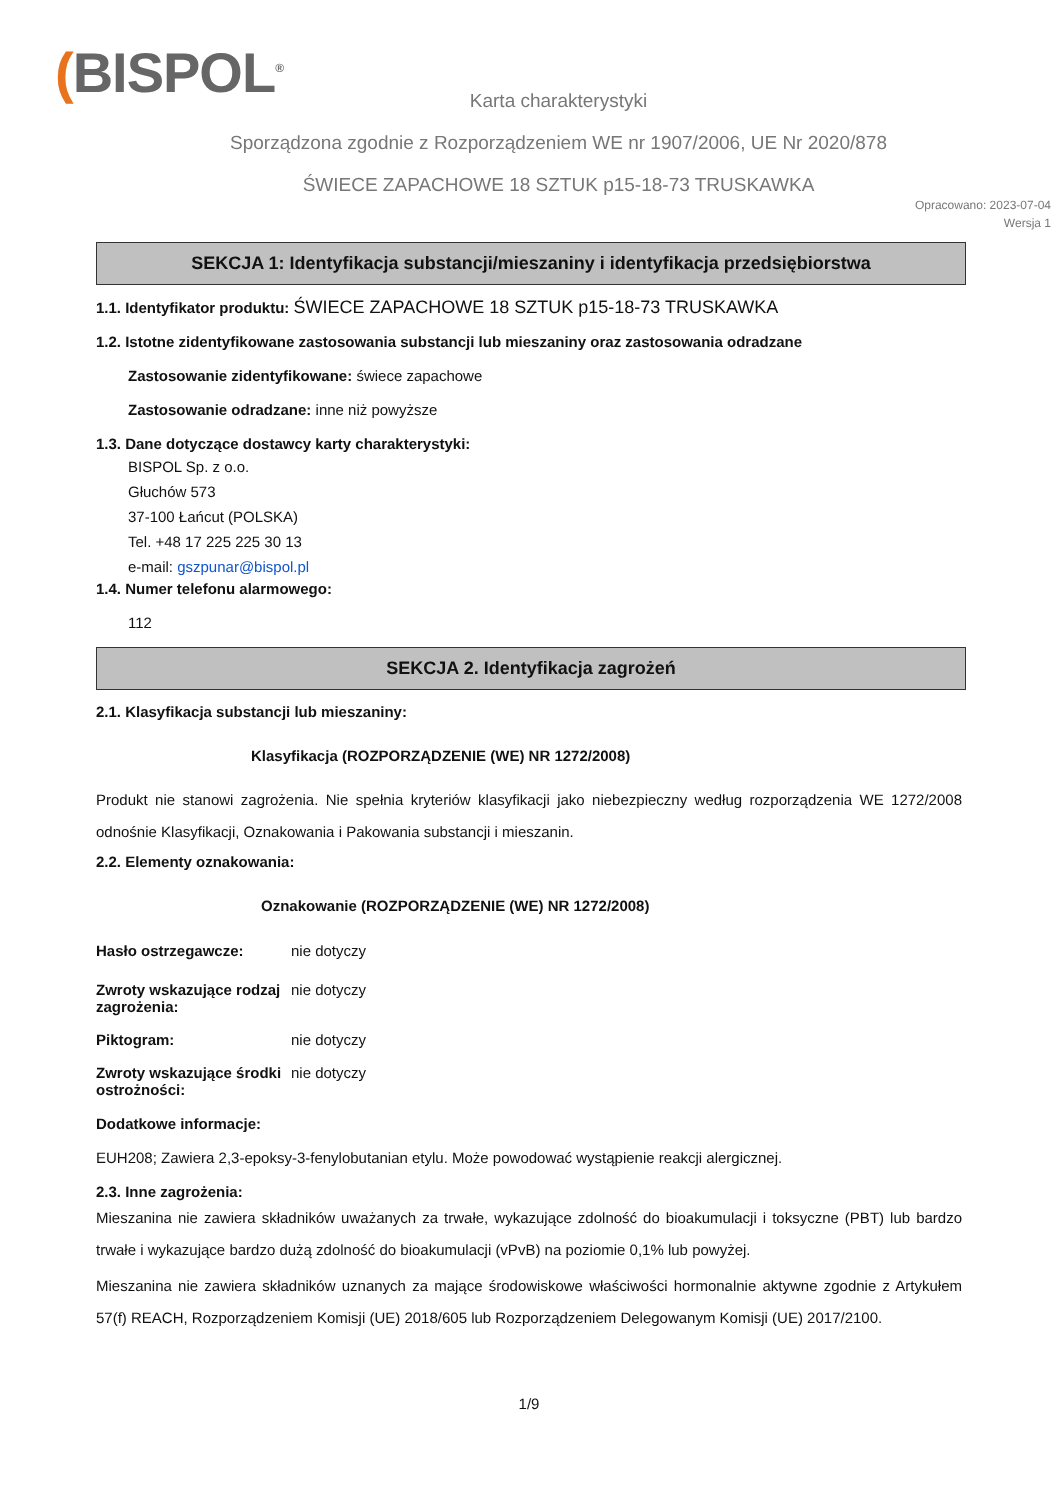(BISPOL<sup>®</sup>
Karta charakterystyki
Sporządzona zgodnie z Rozporządzeniem WE nr 1907/2006, UE Nr 2020/878
ŚWIECE ZAPACHOWE 18 SZTUK p15-18-73 TRUSKAWKA
Opracowano: 2023-07-04
Wersja 1
SEKCJA 1: Identyfikacja substancji/mieszaniny i identyfikacja przedsiębiorstwa
1.1. Identyfikator produktu: ŚWIECE ZAPACHOWE 18 SZTUK p15-18-73 TRUSKAWKA
1.2. Istotne zidentyfikowane zastosowania substancji lub mieszaniny oraz zastosowania odradzane
Zastosowanie zidentyfikowane: świece zapachowe
Zastosowanie odradzane: inne niż powyższe
1.3. Dane dotyczące dostawcy karty charakterystyki:
BISPOL Sp. z o.o.
Głuchów 573
37-100 Łańcut (POLSKA)
Tel. +48 17 225 225 30 13
e-mail: gszpunar@bispol.pl
1.4. Numer telefonu alarmowego:
112
SEKCJA 2. Identyfikacja zagrożeń
2.1. Klasyfikacja substancji lub mieszaniny:
Klasyfikacja (ROZPORZĄDZENIE (WE) NR 1272/2008)
Produkt nie stanowi zagrożenia. Nie spełnia kryteriów klasyfikacji jako niebezpieczny według rozporządzenia WE 1272/2008 odnośnie Klasyfikacji, Oznakowania i Pakowania substancji i mieszanin.
2.2. Elementy oznakowania:
Oznakowanie (ROZPORZĄDZENIE (WE) NR 1272/2008)
Hasło ostrzegawcze: nie dotyczy
Zwroty wskazujące rodzaj zagrożenia: nie dotyczy
Piktogram: nie dotyczy
Zwroty wskazujące środki ostrożności: nie dotyczy
Dodatkowe informacje:
EUH208; Zawiera 2,3-epoksy-3-fenylobutanian etylu. Może powodować wystąpienie reakcji alergicznej.
2.3. Inne zagrożenia:
Mieszanina nie zawiera składników uważanych za trwałe, wykazujące zdolność do bioakumulacji i toksyczne (PBT) lub bardzo trwałe i wykazujące bardzo dużą zdolność do bioakumulacji (vPvB) na poziomie 0,1% lub powyżej.
Mieszanina nie zawiera składników uznanych za mające środowiskowe właściwości hormonalnie aktywne zgodnie z Artykułem 57(f) REACH, Rozporządzeniem Komisji (UE) 2018/605 lub Rozporządzeniem Delegowanym Komisji (UE) 2017/2100.
1/9